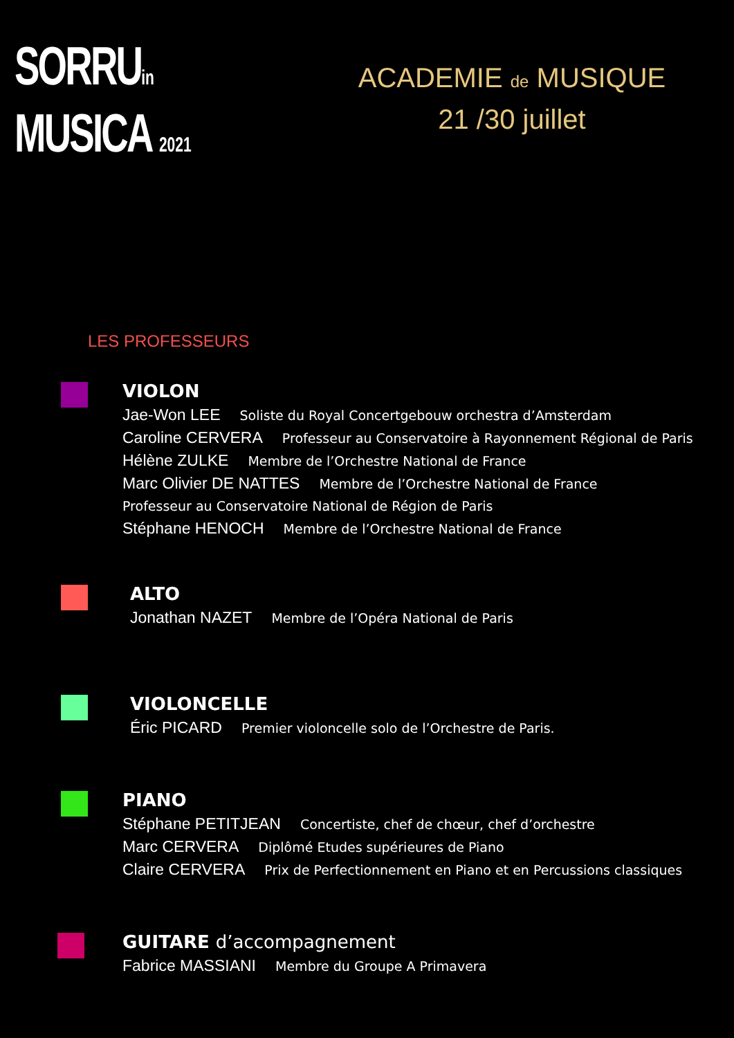SORRUin
MUSICA 2021
ACADEMIE de MUSIQUE
21 /30 juillet
LES PROFESSEURS
VIOLON
Jae-Won LEE Soliste du Royal Concertgebouw orchestra d’Amsterdam
Caroline CERVERA Professeur au Conservatoire à Rayonnement Régional de Paris
Hélène ZULKE Membre de l’Orchestre National de France
Marc Olivier DE NATTES Membre de l’Orchestre National de France
Professeur au Conservatoire National de Région de Paris
Stéphane HENOCH Membre de l’Orchestre National de France
ALTO
Jonathan NAZET Membre de l’Opéra National de Paris
VIOLONCELLE
Éric PICARD Premier violoncelle solo de l’Orchestre de Paris.
PIANO
Stéphane PETITJEAN Concertiste, chef de chœur, chef d’orchestre
Marc CERVERA Diplômé Etudes supérieures de Piano
Claire CERVERA Prix de Perfectionnement en Piano et en Percussions classiques
GUITARE d’accompagnement
Fabrice MASSIANI Membre du Groupe A Primavera